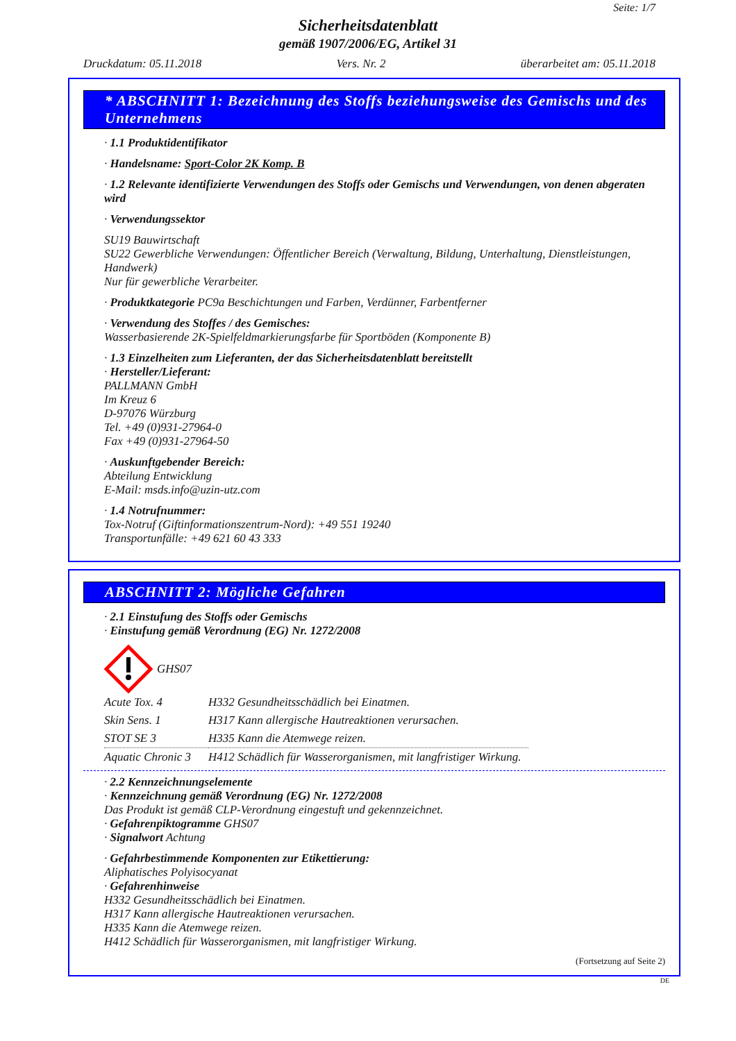Seite: 1/7
Sicherheitsdatenblatt
gemäß 1907/2006/EG, Artikel 31
Druckdatum: 05.11.2018 Vers. Nr. 2 überarbeitet am: 05.11.2018
* ABSCHNITT 1: Bezeichnung des Stoffs beziehungsweise des Gemischs und des Unternehmens
· 1.1 Produktidentifikator
· Handelsname: Sport-Color 2K Komp. B
· 1.2 Relevante identifizierte Verwendungen des Stoffs oder Gemischs und Verwendungen, von denen abgeraten wird
· Verwendungssektor
SU19 Bauwirtschaft
SU22 Gewerbliche Verwendungen: Öffentlicher Bereich (Verwaltung, Bildung, Unterhaltung, Dienstleistungen, Handwerk)
Nur für gewerbliche Verarbeiter.
· Produktkategorie PC9a Beschichtungen und Farben, Verdünner, Farbentferner
· Verwendung des Stoffes / des Gemisches:
Wasserbasierende 2K-Spielfeldmarkierungsfarbe für Sportböden (Komponente B)
· 1.3 Einzelheiten zum Lieferanten, der das Sicherheitsdatenblatt bereitstellt
· Hersteller/Lieferant:
PALLMANN GmbH
Im Kreuz 6
D-97076 Würzburg
Tel. +49 (0)931-27964-0
Fax +49 (0)931-27964-50
· Auskunftgebender Bereich:
Abteilung Entwicklung
E-Mail: msds.info@uzin-utz.com
· 1.4 Notrufnummer:
Tox-Notruf (Giftinformationszentrum-Nord): +49 551 19240
Transportunfälle: +49 621 60 43 333
ABSCHNITT 2: Mögliche Gefahren
· 2.1 Einstufung des Stoffs oder Gemischs
· Einstufung gemäß Verordnung (EG) Nr. 1272/2008
GHS07
| Acute Tox. 4 | H332 Gesundheitsschädlich bei Einatmen. |
| Skin Sens. 1 | H317 Kann allergische Hautreaktionen verursachen. |
| STOT SE 3 | H335 Kann die Atemwege reizen. |
| Aquatic Chronic 3 | H412 Schädlich für Wasserorganismen, mit langfristiger Wirkung. |
· 2.2 Kennzeichnungselemente
· Kennzeichnung gemäß Verordnung (EG) Nr. 1272/2008
Das Produkt ist gemäß CLP-Verordnung eingestuft und gekennzeichnet.
· Gefahrenpiktogramme GHS07
· Signalwort Achtung
· Gefahrbestimmende Komponenten zur Etikettierung:
Aliphatisches Polyisocyanat
· Gefahrenhinweise
H332 Gesundheitsschädlich bei Einatmen.
H317 Kann allergische Hautreaktionen verursachen.
H335 Kann die Atemwege reizen.
H412 Schädlich für Wasserorganismen, mit langfristiger Wirkung.
(Fortsetzung auf Seite 2)
DE